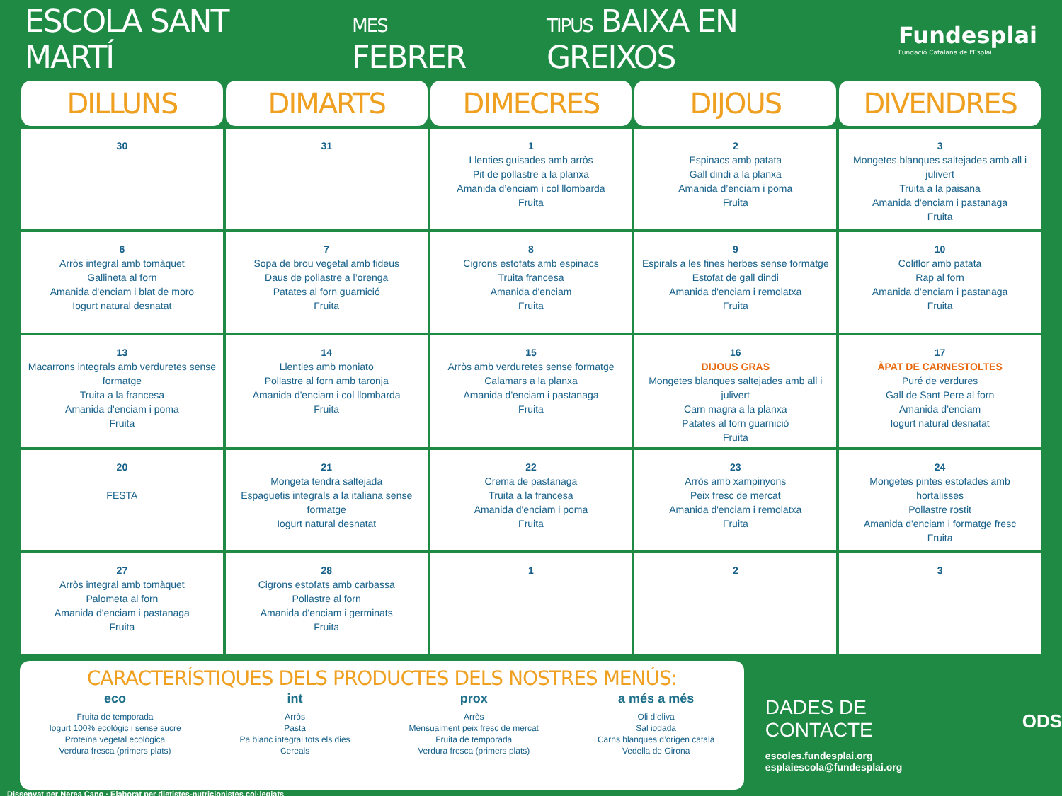ESCOLA SANT MARTÍ
MES FEBRER
TIPUS BAIXA EN GREIXOS
Fundesplai
Fundació Catalana de l'Esplai
| DILLUNS | DIMARTS | DIMECRES | DIJOUS | DIVENDRES |
| --- | --- | --- | --- | --- |
| 30 | 31 | 1 Llenties guisades amb arròs Pit de pollastre a la planxa Amanida d’enciam i col llombarda Fruita | 2 Espinacs amb patata Gall dindi a la planxa Amanida d’enciam i poma Fruita | 3 Mongetes blanques saltejades amb all i julivert Truita a la paisana Amanida d'enciam i pastanaga Fruita |
| 6 Arròs integral amb tomàquet Gallineta al forn Amanida d'enciam i blat de moro Iogurt natural desnatat | 7 Sopa de brou vegetal amb fideus Daus de pollastre a l’orenga Patates al forn guarnició Fruita | 8 Cigrons estofats amb espinacs Truita francesa Amanida d'enciam Fruita | 9 Espirals a les fines herbes sense formatge Estofat de gall dindi Amanida d'enciam i remolatxa Fruita | 10 Coliflor amb patata Rap al forn Amanida d’enciam i pastanaga Fruita |
| 13 Macarrons integrals amb verduretes sense formatge Truita a la francesa Amanida d'enciam i poma Fruita | 14 Llenties amb moniato Pollastre al forn amb taronja Amanida d'enciam i col llombarda Fruita | 15 Arròs amb verduretes sense formatge Calamars a la planxa Amanida d'enciam i pastanaga Fruita | 16 DIJOUS GRAS Mongetes blanques saltejades amb all i julivert Carn magra a la planxa Patates al forn guarnició Fruita | 17 ÀPAT DE CARNESTOLTES Puré de verdures Gall de Sant Pere al forn Amanida d’enciam Iogurt natural desnatat |
| 20 FESTA | 21 Mongeta tendra saltejada Espaguetis integrals a la italiana sense formatge Iogurt natural desnatat | 22 Crema de pastanaga Truita a la francesa Amanida d'enciam i poma Fruita | 23 Arròs amb xampinyons Peix fresc de mercat Amanida d'enciam i remolatxa Fruita | 24 Mongetes pintes estofades amb hortalisses Pollastre rostit Amanida d'enciam i formatge fresc Fruita |
| 27 Arròs integral amb tomàquet Palometa al forn Amanida d'enciam i pastanaga Fruita | 28 Cigrons estofats amb carbassa Pollastre al forn Amanida d'enciam i germinats Fruita | 1 | 2 | 3 |
CARACTERÍSTIQUES DELS PRODUCTES DELS NOSTRES MENÚS:
eco
Fruita de temporada
Iogurt 100% ecològic i sense sucre
Proteïna vegetal ecològica
Verdura fresca (primers plats)
int
Arròs
Pasta
Pa blanc integral tots els dies
Cereals
prox
Arròs
Mensualment peix fresc de mercat
Fruita de temporada
Verdura fresca (primers plats)
a més a més
Oli d’oliva
Sal iodada
Carns blanques d’origen català
Vedella de Girona
DADES DE CONTACTE
escoles.fundesplai.org
esplaiescola@fundesplai.org
ODS
Dissenyat per Nerea Cano · Elaborat per dietistes-nutricionistes col·legiats